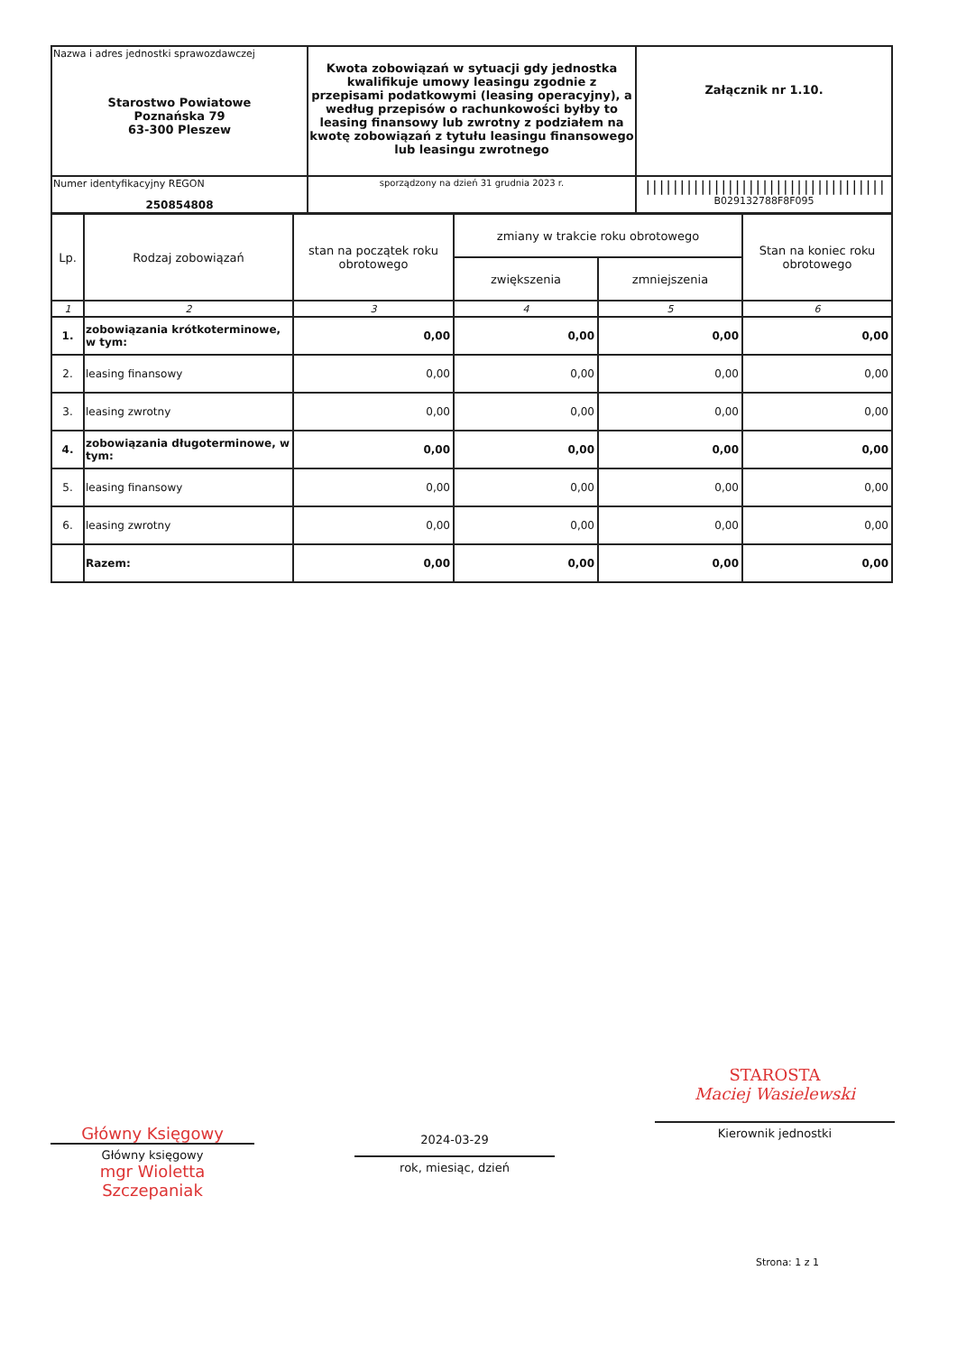| Nazwa i adres jednostki sprawozdawczej Starostwo Powiatowe Poznańska 79 63-300 Pleszew | Kwota zobowiązań w sytuacji gdy jednostka kwalifikuje umowy leasingu zgodnie z przepisami podatkowymi (leasing operacyjny), a według przepisów o rachunkowości byłby to leasing finansowy lub zwrotny z podziałem na kwotę zobowiązań z tytułu leasingu finansowego lub leasingu zwrotnego | Załącznik nr 1.10. |
| Numer identyfikacyjny REGON 250854808 | | /////////////////////////////////// B029132788F8F095 |
| | sporządzony na dzień 31 grudnia 2023 r. | |
| Lp. | Rodzaj zobowiązań | stan na początek roku obrotowego | zmiany w trakcie roku obrotowego | | Stan na koniec roku obrotowego |
| --- | --- | --- | --- | --- | --- |
| | | | zwiększenia | zmniejszenia | |
| 1 | 2 | 3 | 4 | 5 | 6 |
| 1. | zobowiązania krótkoterminowe, w tym: | 0,00 | 0,00 | 0,00 | 0,00 |
| 2. | leasing finansowy | 0,00 | 0,00 | 0,00 | 0,00 |
| 3. | leasing zwrotny | 0,00 | 0,00 | 0,00 | 0,00 |
| 4. | zobowiązania długoterminowe, w tym: | 0,00 | 0,00 | 0,00 | 0,00 |
| 5. | leasing finansowy | 0,00 | 0,00 | 0,00 | 0,00 |
| 6. | leasing zwrotny | 0,00 | 0,00 | 0,00 | 0,00 |
| | Razem: | 0,00 | 0,00 | 0,00 | 0,00 |
Główny Księgowy
Główny księgowy
mgr Wioletta Szczepaniak
2024-03-29
rok, miesiąc, dzień
STAROSTA
Maciej Wasielewski
Kierownik jednostki
Strona: 1 z 1